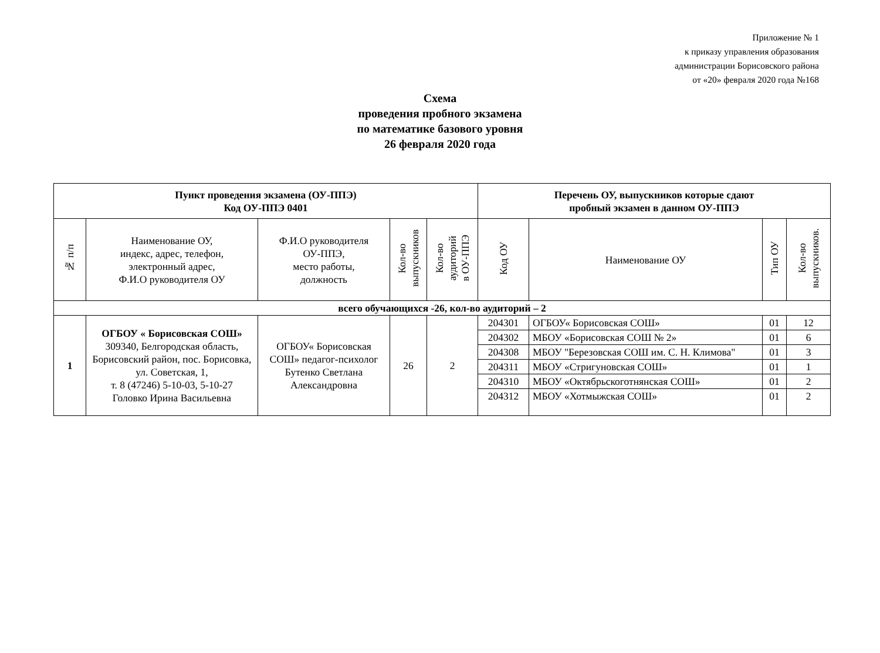Приложение № 1
к приказу управления образования
администрации Борисовского района
от «20» февраля 2020 года №168
Схема
проведения пробного экзамена
по математике базового уровня
26 февраля 2020 года
| Пункт проведения экзамена (ОУ-ППЭ) Код ОУ-ППЭ 0401 | | | | | Перечень ОУ, выпускников которые сдают пробный экзамен в данном ОУ-ППЭ | | | |
| --- | --- | --- | --- | --- | --- | --- | --- | --- |
| № п/п | Наименование ОУ, индекс, адрес, телефон, электронный адрес, Ф.И.О руководителя ОУ | Ф.И.О руководителя ОУ-ППЭ, место работы, должность | Кол-во выпускников | Кол-во аудиторий в ОУ-ППЭ | Код ОУ | Наименование ОУ | Тип ОУ | Кол-во выпускников. |
| всего обучающихся -26, кол-во аудиторий – 2 | | | | | | | | |
| 1 | ОГБОУ « Борисовская СОШ» 309340, Белгородская область, Борисовский район, пос. Борисовка, ул. Советская, 1, т. 8 (47246) 5-10-03, 5-10-27 Головко Ирина Васильевна | ОГБОУ« Борисовская СОШ» педагог-психолог Бутенко Светлана Александровна | 26 | 2 | 204301 | ОГБОУ« Борисовская СОШ» | 01 | 12 |
| | | | | | 204302 | МБОУ «Борисовская СОШ № 2» | 01 | 6 |
| | | | | | 204308 | МБОУ "Березовская СОШ им. С. Н. Климова" | 01 | 3 |
| | | | | | 204311 | МБОУ «Стригуновская СОШ» | 01 | 1 |
| | | | | | 204310 | МБОУ «Октябрьскоготнянская СОШ» | 01 | 2 |
| | | | | | 204312 | МБОУ «Хотмыжская СОШ» | 01 | 2 |